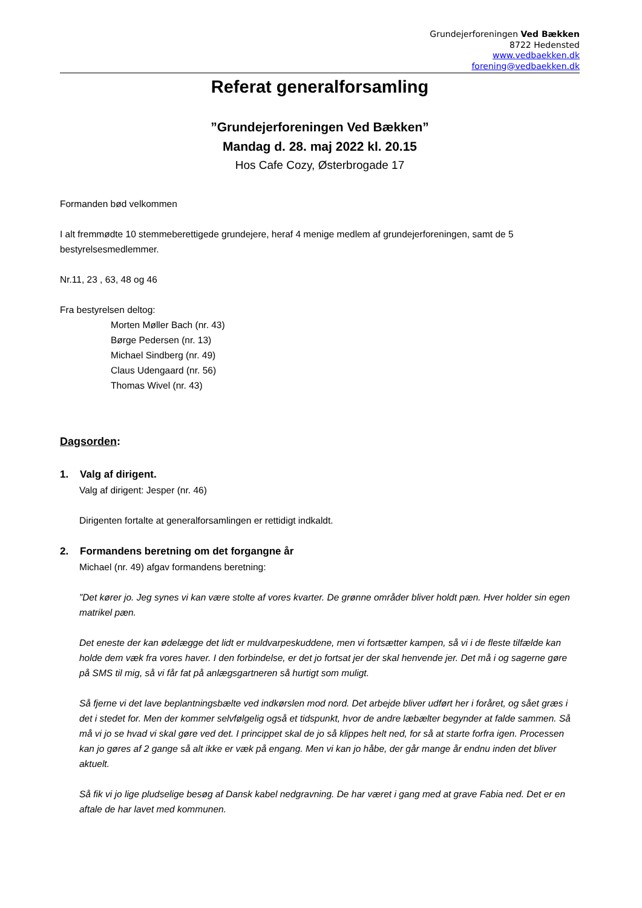Grundejerforeningen Ved Bækken
8722 Hedensted
www.vedbaekken.dk
forening@vedbaekken.dk
Referat generalforsamling
”Grundejerforeningen Ved Bækken”
Mandag d. 28. maj 2022 kl. 20.15
Hos Cafe Cozy, Østerbrogade 17
Formanden bød velkommen
I alt fremmødte 10 stemmeberettigede grundejere, heraf 4 menige medlem af grundejerforeningen, samt de 5 bestyrelsesmedlemmer.
Nr.11, 23 , 63, 48 og 46
Fra bestyrelsen deltog:
Morten Møller Bach (nr. 43)
Børge Pedersen (nr. 13)
Michael Sindberg (nr. 49)
Claus Udengaard (nr. 56)
Thomas Wivel (nr. 43)
Dagsorden:
1. Valg af dirigent.
Valg af dirigent: Jesper (nr. 46)
Dirigenten fortalte at generalforsamlingen er rettidigt indkaldt.
2. Formandens beretning om det forgangne år
Michael (nr. 49) afgav formandens beretning:
”Det kører jo. Jeg synes vi kan være stolte af vores kvarter. De grønne områder bliver holdt pæn. Hver holder sin egen matrikel pæn.
Det eneste der kan ødelægge det lidt er muldvarpeskuddene, men vi fortsætter kampen, så vi i de fleste tilfælde kan holde dem væk fra vores haver. I den forbindelse, er det jo fortsat jer der skal henvende jer. Det må i og sagerne gøre på SMS til mig, så vi får fat på anlægsgartneren så hurtigt som muligt.
Så fjerne vi det lave beplantningsbælte ved indkørslen mod nord. Det arbejde bliver udført her i foråret, og sået græs i det i stedet for. Men der kommer selvfølgelig også et tidspunkt, hvor de andre læbælter begynder at falde sammen. Så må vi jo se hvad vi skal gøre ved det. I princippet skal de jo så klippes helt ned, for så at starte forfra igen. Processen kan jo gøres af 2 gange så alt ikke er væk på engang. Men vi kan jo håbe, der går mange år endnu inden det bliver aktuelt.
Så fik vi jo lige pludselige besøg af Dansk kabel nedgravning. De har været i gang med at grave Fabia ned. Det er en aftale de har lavet med kommunen.